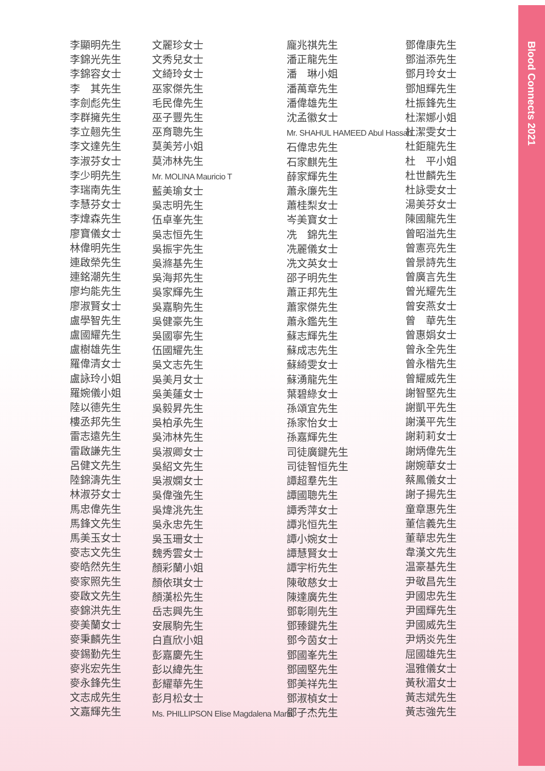Blood Connects 2021
李顯明先生
李錦光先生
李錦容女士
李　其先生
李劍彪先生
李群擁先生
李立翹先生
李文達先生
李淑芬女士
李少明先生
李瑞南先生
李慧芬女士
李煒森先生
廖寶儀女士
林偉明先生
連啟榮先生
連銘潮先生
廖均能先生
廖淑賢女士
盧學智先生
盧國耀先生
盧樹雄先生
羅偉清女士
盧詠玲小姐
羅婉儀小姐
陸以德先生
樓丞邦先生
雷志遠先生
雷啟謙先生
呂健文先生
陸錦濤先生
林淑芬女士
馬忠偉先生
馬鋒文先生
馬美玉女士
麥志文先生
麥皓然先生
麥家照先生
麥啟文先生
麥錦洪先生
麥美蘭女士
麥秉麟先生
麥錫勤先生
麥兆宏先生
麥永鋒先生
文志成先生
文嘉輝先生
文麗珍女士
文秀兒女士
文綺玲女士
巫家傑先生
毛民偉先生
巫子豐先生
巫育聰先生
莫美芳小姐
莫沛林先生
Mr. MOLINA Mauricio T
藍美瑜女士
吳志明先生
伍卓峯先生
吳志恒先生
吳振宇先生
吳滌基先生
吳海邦先生
吳家輝先生
吳嘉駒先生
吳健豪先生
吳國寧先生
伍國耀先生
吳文志先生
吳美月女士
吳美蓮女士
吳毅昇先生
吳柏承先生
吳沛林先生
吳淑卿女士
吳紹文先生
吳淑嫻女士
吳偉強先生
吳煒洮先生
吳永忠先生
吳玉珊女士
魏秀雲女士
顏彩蘭小姐
顏依琪女士
顏漢松先生
岳志興先生
安展駒先生
白直欣小姐
彭嘉慶先生
彭以緯先生
彭耀華先生
彭月松女士
Ms. PHILLIPSON Elise Magdalena Maria
龐兆祺先生
潘正龍先生
潘　琳小姐
潘萬章先生
潘偉雄先生
沈孟徽女士
Mr. SHAHUL HAMEED Abul Hassan
石偉忠先生
石家麒先生
薛家輝先生
蕭永廉先生
蕭桂梨女士
岑美寶女士
冼　錦先生
冼麗儀女士
冼文英女士
邵子明先生
蕭正邦先生
蕭家傑先生
蕭永鑑先生
蘇志輝先生
蘇成志先生
蘇綺雯女士
蘇湧龍先生
葉碧綠女士
孫頌宜先生
孫家怡女士
孫嘉輝先生
司徒廣鍵先生
司徒智恒先生
譚超羣先生
譚國聰先生
譚秀萍女士
譚兆恒先生
譚小婉女士
譚慧賢女士
譚宇桁先生
陳敬慈女士
陳達廣先生
鄧彰剛先生
鄧臻鍵先生
鄧今茵女士
鄧國峯先生
鄧國堅先生
鄧美祥先生
鄧淑楨女士
鄧子杰先生
鄧偉康先生
鄧溢添先生
鄧月玲女士
鄧旭輝先生
杜振鋒先生
杜潔娜小姐
杜潔雯女士
杜鉅龍先生
杜　平小姐
杜世麟先生
杜詠雯女士
湯美芬女士
陳國龍先生
曾昭溢先生
曾憲亮先生
曾景詩先生
曾廣言先生
曾光耀先生
曾安燕女士
曾　華先生
曾惠娟女士
曾永全先生
曾永楷先生
曾耀威先生
謝智堅先生
謝凱平先生
謝漢平先生
謝莉莉女士
謝炳偉先生
謝婉華女士
蔡鳳儀女士
謝子揚先生
童章惠先生
董信義先生
董華忠先生
韋漢文先生
温豪基先生
尹敬昌先生
尹國忠先生
尹國輝先生
尹國威先生
尹炳炎先生
屈國雄先生
温雅儀女士
黃秋湄女士
黃志斌先生
黃志強先生